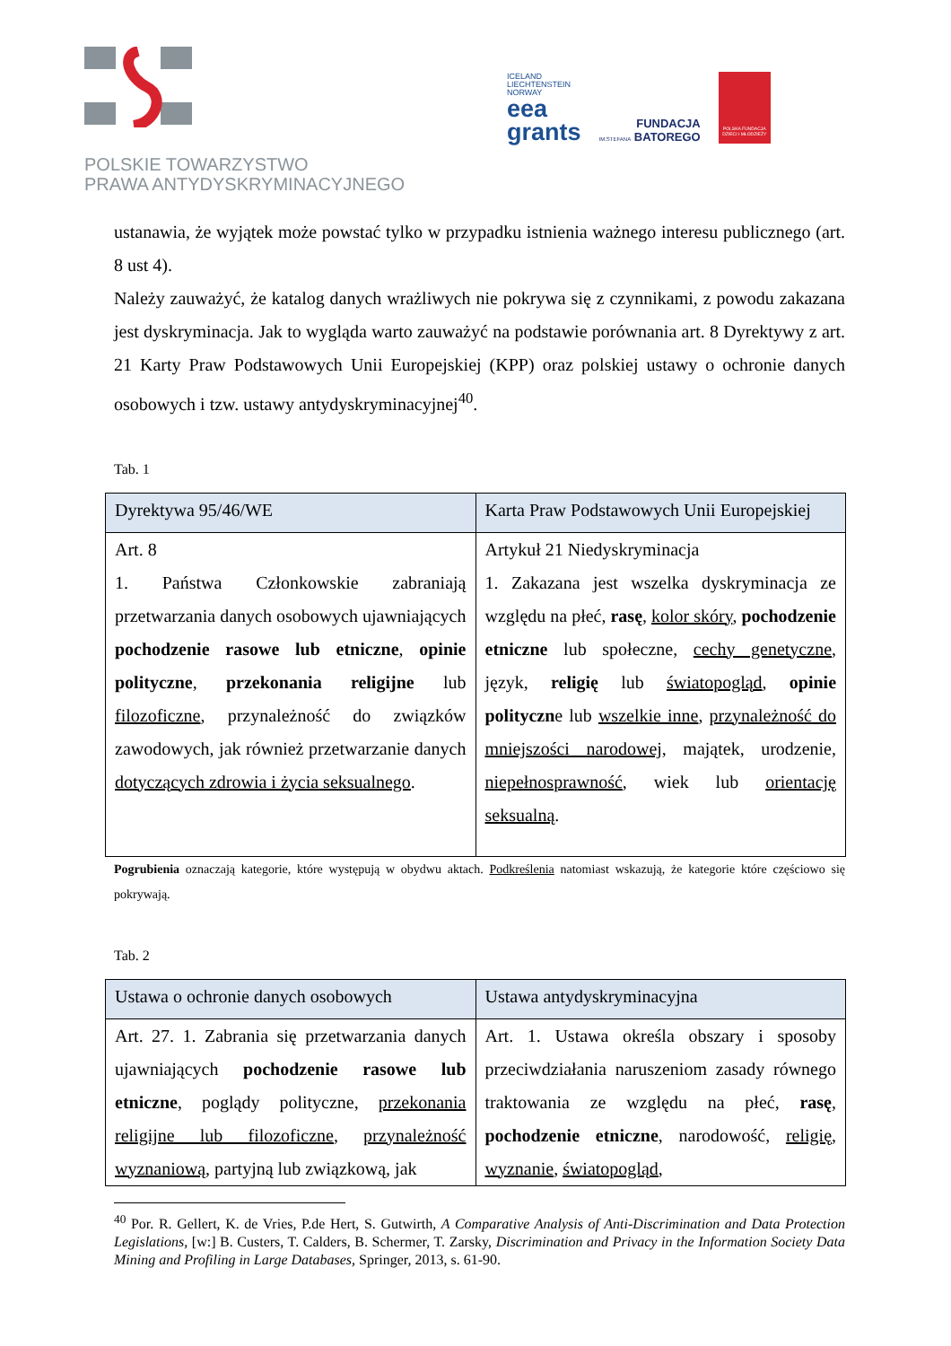POLSKIE TOWARZYSTWO
PRAWA ANTYDYSKRYMINACYJNEGO
ICELAND
LIECHTENSTEIN
NORWAY
eea
grants
FUNDACJA
IM.STEFANA BATOREGO
POLSKA FUNDACJA DZIECI I MŁODZIEŻY
ustanawia, że wyjątek może powstać tylko w przypadku istnienia ważnego interesu publicznego (art. 8 ust 4).
Należy zauważyć, że katalog danych wrażliwych nie pokrywa się z czynnikami, z powodu zakazana jest dyskryminacja. Jak to wygląda warto zauważyć na podstawie porównania art. 8 Dyrektywy z art. 21 Karty Praw Podstawowych Unii Europejskiej (KPP) oraz polskiej ustawy o ochronie danych osobowych i tzw. ustawy antydyskryminacyjnej<sup>40</sup>.
Tab. 1
| Dyrektywa 95/46/WE | Karta Praw Podstawowych Unii Europejskiej |
| --- | --- |
| Art. 8 1. Państwa Członkowskie zabraniają przetwarzania danych osobowych ujawniających pochodzenie rasowe lub etniczne , opinie polityczne , przekonania religijne lub filozoficzne , przynależność do związków zawodowych, jak również przetwarzanie danych dotyczących zdrowia i życia seksualnego . | Artykuł 21 Niedyskryminacja 1. Zakazana jest wszelka dyskryminacja ze względu na płeć, rasę , kolor skóry , pochodzenie etniczne lub społeczne, cechy genetyczne , język, religię lub światopogląd , opinie polityczn e lub wszelkie inne , przynależność do mniejszości narodowej , majątek, urodzenie, niepełnosprawność , wiek lub orientację seksualną . |
Pogrubienia oznaczają kategorie, które występują w obydwu aktach. Podkreślenia natomiast wskazują, że kategorie które częściowo się pokrywają.
Tab. 2
| Ustawa o ochronie danych osobowych | Ustawa antydyskryminacyjna |
| --- | --- |
| Art. 27. 1. Zabrania się przetwarzania danych ujawniających pochodzenie rasowe lub etniczne , poglądy polityczne, przekonania religijne lub filozoficzne , przynależność wyznaniową , partyjną lub związkową, jak | Art. 1. Ustawa określa obszary i sposoby przeciwdziałania naruszeniom zasady równego traktowania ze względu na płeć, rasę , pochodzenie etniczne , narodowość, religię , wyznanie , światopogląd , |
<sup>40</sup> Por. R. Gellert, K. de Vries, P.de Hert, S. Gutwirth, A Comparative Analysis of Anti-Discrimination and Data Protection Legislations, [w:] B. Custers, T. Calders, B. Schermer, T. Zarsky, Discrimination and Privacy in the Information Society Data Mining and Profiling in Large Databases, Springer, 2013, s. 61-90.